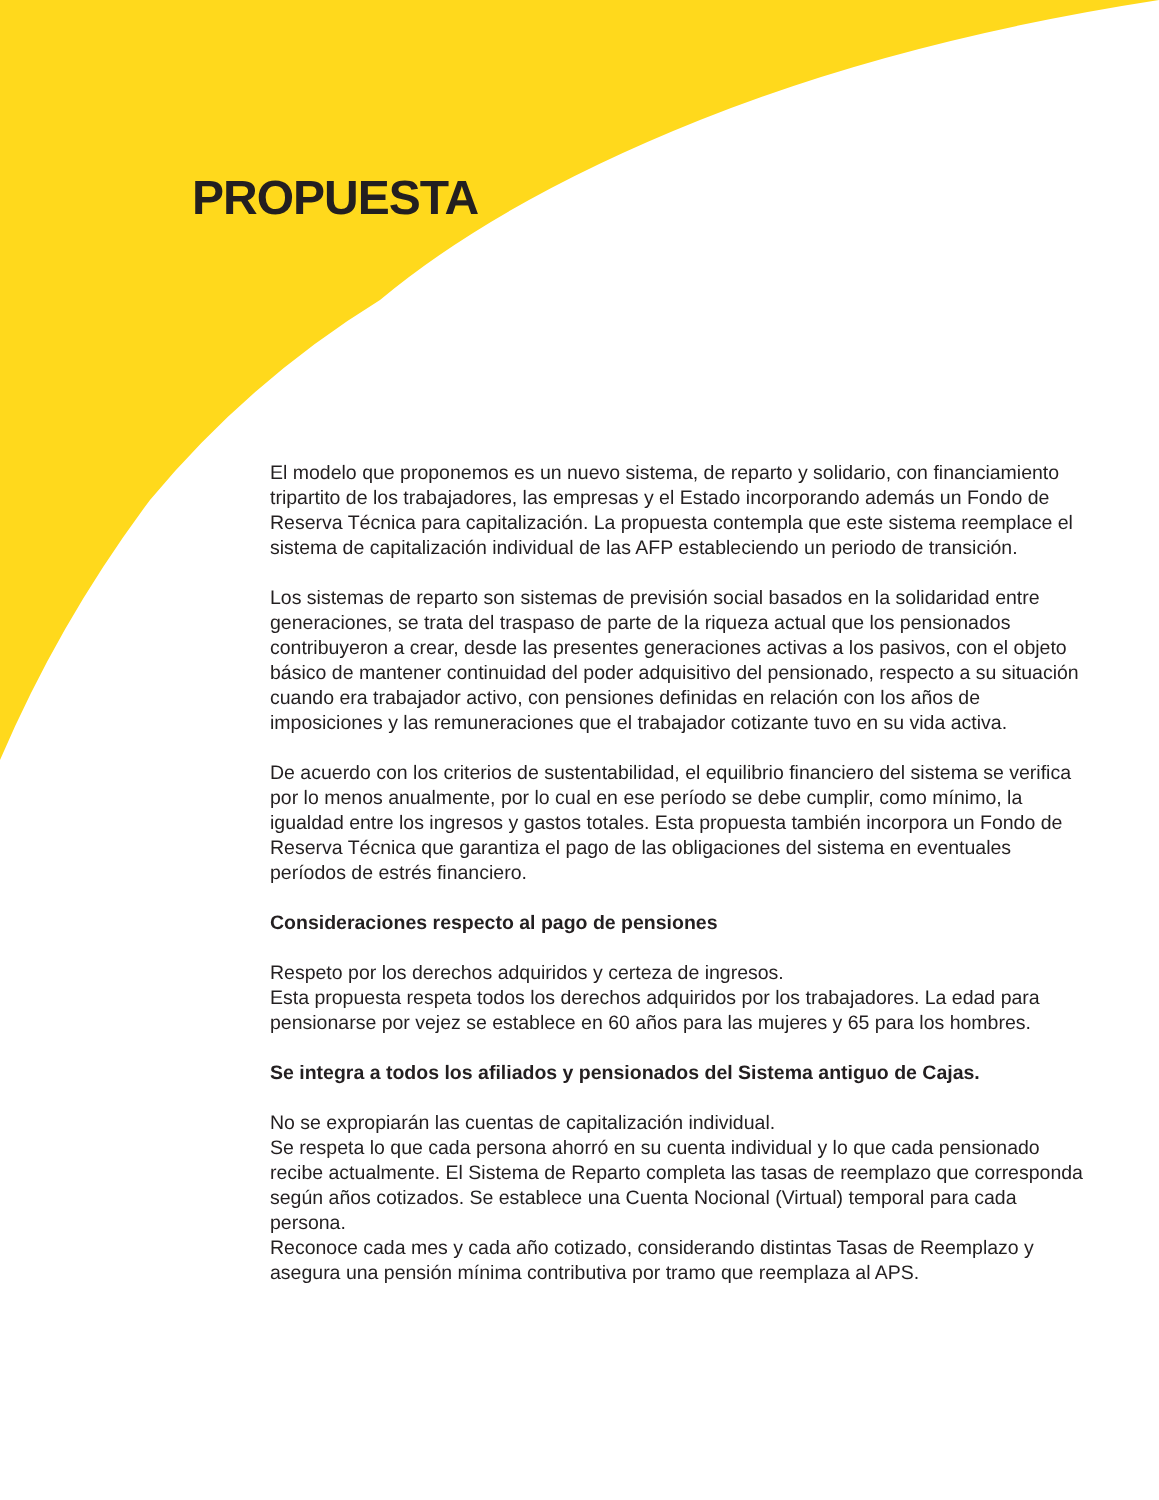PROPUESTA
El modelo que proponemos es un nuevo sistema, de reparto y solidario, con financiamiento tripartito de los trabajadores, las empresas y el Estado incorporando además un Fondo de Reserva Técnica para capitalización. La propuesta contempla que este sistema reemplace el sistema de capitalización individual de las AFP estableciendo un periodo de transición.
Los sistemas de reparto son sistemas de previsión social basados en la solidaridad entre generaciones, se trata del traspaso de parte de la riqueza actual que los pensionados contribuyeron a crear, desde las presentes generaciones activas a los pasivos, con el objeto básico de mantener continuidad del poder adquisitivo del pensionado, respecto a su situación cuando era trabajador activo, con pensiones definidas en relación con los años de imposiciones y las remuneraciones que el trabajador cotizante tuvo en su vida activa.
De acuerdo con los criterios de sustentabilidad, el equilibrio financiero del sistema se verifica por lo menos anualmente, por lo cual en ese período se debe cumplir, como mínimo, la igualdad entre los ingresos y gastos totales. Esta propuesta también incorpora un Fondo de Reserva Técnica que garantiza el pago de las obligaciones del sistema en eventuales períodos de estrés financiero.
Consideraciones respecto al pago de pensiones
Respeto por los derechos adquiridos y certeza de ingresos.
Esta propuesta respeta todos los derechos adquiridos por los trabajadores. La edad para pensionarse por vejez se establece en 60 años para las mujeres y 65 para los hombres.
Se integra a todos los afiliados y pensionados del Sistema antiguo de Cajas.
No se expropiarán las cuentas de capitalización individual.
Se respeta lo que cada persona ahorró en su cuenta individual y lo que cada pensionado recibe actualmente. El Sistema de Reparto completa las tasas de reemplazo que corresponda según años cotizados. Se establece una Cuenta Nocional (Virtual) temporal para cada persona.
Reconoce cada mes y cada año cotizado, considerando distintas Tasas de Reemplazo y asegura una pensión mínima contributiva por tramo que reemplaza al APS.